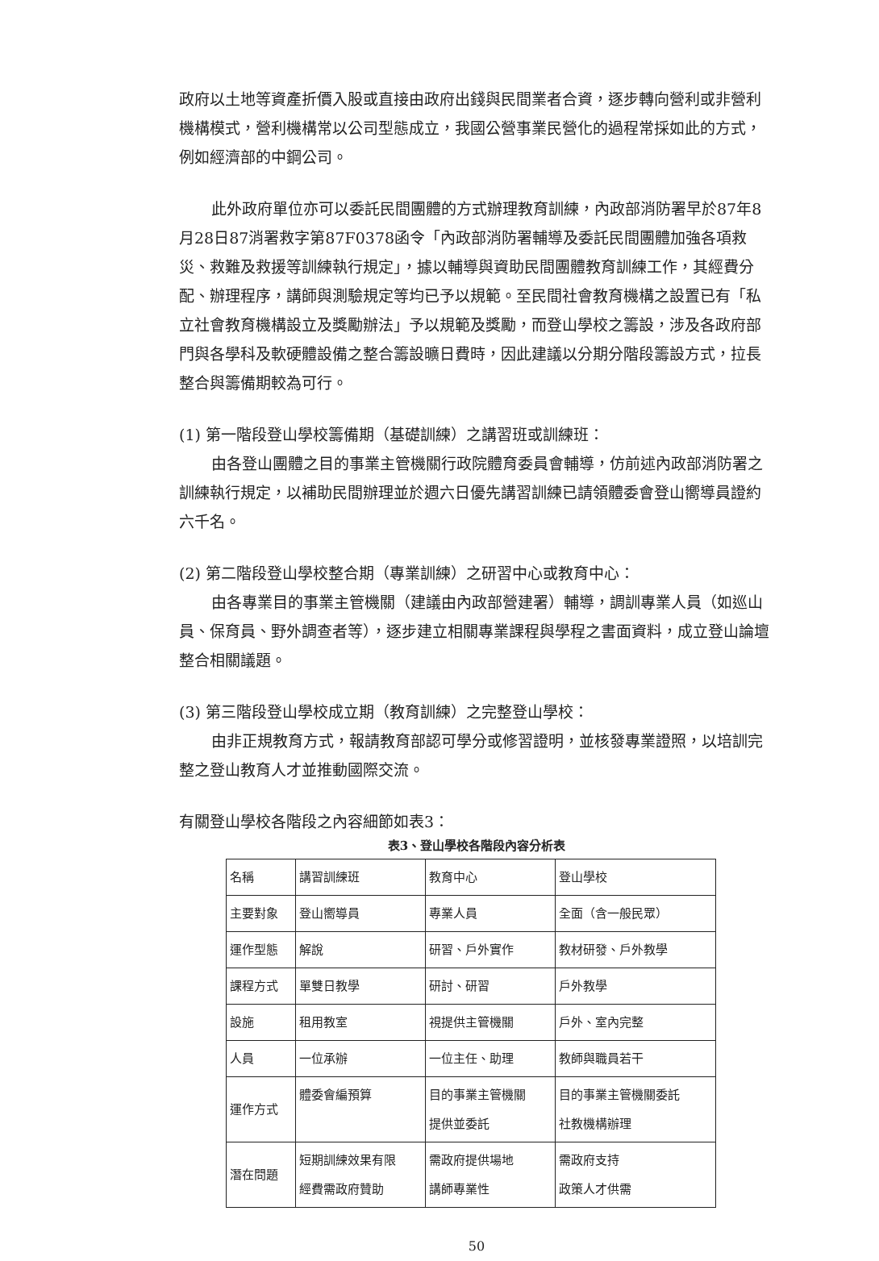政府以土地等資產折價入股或直接由政府出錢與民間業者合資，逐步轉向營利或非營利機構模式，營利機構常以公司型態成立，我國公營事業民營化的過程常採如此的方式，例如經濟部的中鋼公司。
此外政府單位亦可以委託民間團體的方式辦理教育訓練，內政部消防署早於87年8月28日87消署救字第87F0378函令「內政部消防署輔導及委託民間團體加強各項救災、救難及救援等訓練執行規定」，據以輔導與資助民間團體教育訓練工作，其經費分配、辦理程序，講師與測驗規定等均已予以規範。至民間社會教育機構之設置已有「私立社會教育機構設立及獎勵辦法」予以規範及獎勵，而登山學校之籌設，涉及各政府部門與各學科及軟硬體設備之整合籌設曠日費時，因此建議以分期分階段籌設方式，拉長整合與籌備期較為可行。
(1) 第一階段登山學校籌備期（基礎訓練）之講習班或訓練班：
由各登山團體之目的事業主管機關行政院體育委員會輔導，仿前述內政部消防署之訓練執行規定，以補助民間辦理並於週六日優先講習訓練已請領體委會登山嚮導員證約六千名。
(2) 第二階段登山學校整合期（專業訓練）之研習中心或教育中心：
由各專業目的事業主管機關（建議由內政部營建署）輔導，調訓專業人員（如巡山員、保育員、野外調查者等），逐步建立相關專業課程與學程之書面資料，成立登山論壇整合相關議題。
(3) 第三階段登山學校成立期（教育訓練）之完整登山學校：
由非正規教育方式，報請教育部認可學分或修習證明，並核發專業證照，以培訓完整之登山教育人才並推動國際交流。
有關登山學校各階段之內容細節如表3：
表3、登山學校各階段內容分析表
| 名稱 | 講習訓練班 | 教育中心 | 登山學校 |
| 主要對象 | 登山嚮導員 | 專業人員 | 全面（含一般民眾） |
| 運作型態 | 解說 | 研習、戶外實作 | 教材研發、戶外教學 |
| 課程方式 | 單雙日教學 | 研討、研習 | 戶外教學 |
| 設施 | 租用教室 | 視提供主管機關 | 戶外、室內完整 |
| 人員 | 一位承辦 | 一位主任、助理 | 教師與職員若干 |
| 運作方式 | 體委會編預算 | 目的事業主管機關 提供並委託 | 目的事業主管機關委託 社教機構辦理 |
| 潛在問題 | 短期訓練效果有限 經費需政府贊助 | 需政府提供場地 講師專業性 | 需政府支持 政策人才供需 |
50